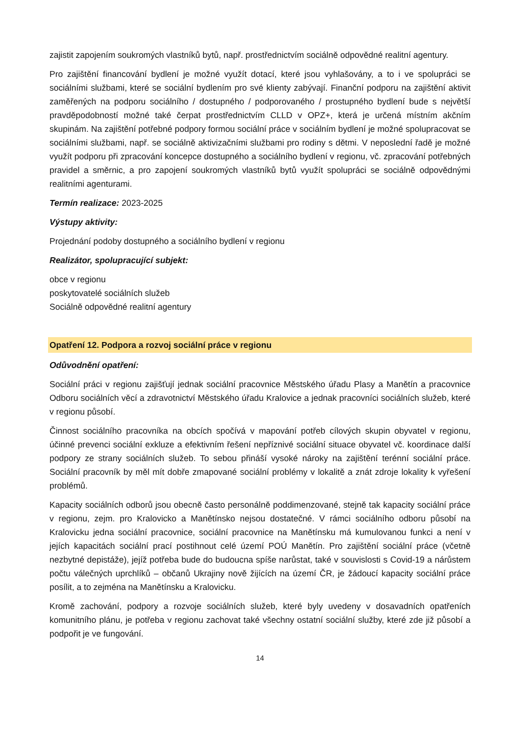zajistit zapojením soukromých vlastníků bytů, např. prostřednictvím sociálně odpovědné realitní agentury.
Pro zajištění financování bydlení je možné využít dotací, které jsou vyhlašovány, a to i ve spolupráci se sociálními službami, které se sociální bydlením pro své klienty zabývají. Finanční podporu na zajištění aktivit zaměřených na podporu sociálního / dostupného / podporovaného / prostupného bydlení bude s největší pravděpodobností možné také čerpat prostřednictvím CLLD v OPZ+, která je určená místním akčním skupinám. Na zajištění potřebné podpory formou sociální práce v sociálním bydlení je možné spolupracovat se sociálními službami, např. se sociálně aktivizačními službami pro rodiny s dětmi. V neposlední řadě je možné využít podporu při zpracování koncepce dostupného a sociálního bydlení v regionu, vč. zpracování potřebných pravidel a směrnic, a pro zapojení soukromých vlastníků bytů využít spolupráci se sociálně odpovědnými realitními agenturami.
Termín realizace: 2023-2025
Výstupy aktivity:
Projednání podoby dostupného a sociálního bydlení v regionu
Realizátor, spolupracující subjekt:
obce v regionu
poskytovatelé sociálních služeb
Sociálně odpovědné realitní agentury
Opatření 12. Podpora a rozvoj sociální práce v regionu
Odůvodnění opatření:
Sociální práci v regionu zajišťují jednak sociální pracovnice Městského úřadu Plasy a Manětín a pracovnice Odboru sociálních věcí a zdravotnictví Městského úřadu Kralovice a jednak pracovníci sociálních služeb, které v regionu působí.
Činnost sociálního pracovníka na obcích spočívá v mapování potřeb cílových skupin obyvatel v regionu, účinné prevenci sociální exkluze a efektivním řešení nepříznivé sociální situace obyvatel vč. koordinace další podpory ze strany sociálních služeb. To sebou přináší vysoké nároky na zajištění terénní sociální práce. Sociální pracovník by měl mít dobře zmapované sociální problémy v lokalitě a znát zdroje lokality k vyřešení problémů.
Kapacity sociálních odborů jsou obecně často personálně poddimenzované, stejně tak kapacity sociální práce v regionu, zejm. pro Kralovicko a Manětínsko nejsou dostatečné. V rámci sociálního odboru působí na Kralovicku jedna sociální pracovnice, sociální pracovnice na Manětínsku má kumulovanou funkci a není v jejích kapacitách sociální prací postihnout celé území POÚ Manětín. Pro zajištění sociální práce (včetně nezbytné depistáže), jejíž potřeba bude do budoucna spíše narůstat, také v souvislosti s Covid-19 a nárůstem počtu válečných uprchlíků – občanů Ukrajiny nově žijících na území ČR, je žádoucí kapacity sociální práce posílit, a to zejména na Manětínsku a Kralovicku.
Kromě zachování, podpory a rozvoje sociálních služeb, které byly uvedeny v dosavadních opatřeních komunitního plánu, je potřeba v regionu zachovat také všechny ostatní sociální služby, které zde již působí a podpořit je ve fungování.
14